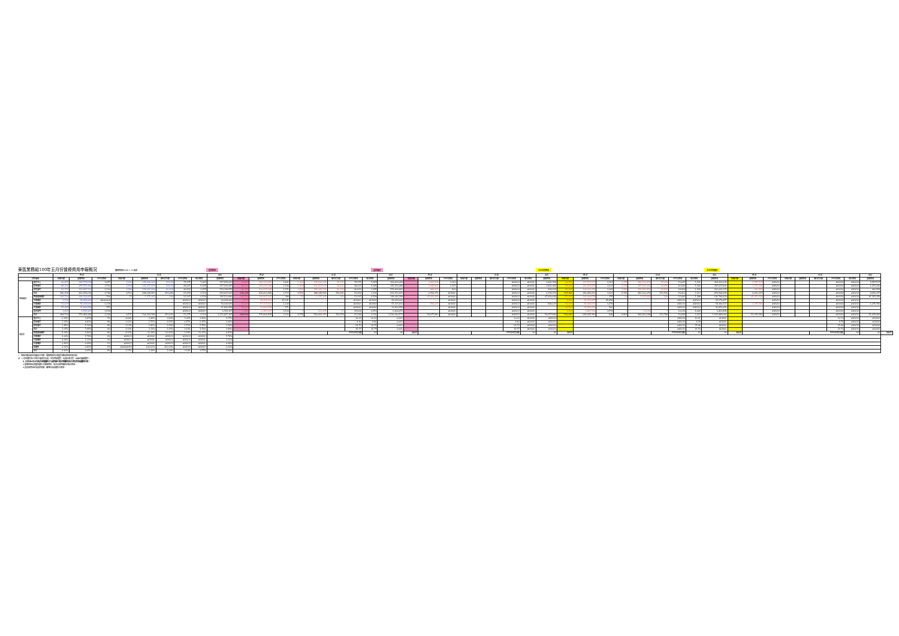東區業務組100年五月份醫療費用申報概況
醫療費用料100.7.11製表 當期費用 當期藥局 去年同期費用 去年同期藥局
| | | 門 診 | | | 住 診 | | | | | 合計 | 門 診 | | | 住 診 | | | | | 合計 | 門 診 | | | 住 診 | | | | | 合計 | 門 診 | | | 住 診 | | | | | 合計 | 門 診 | | | 住 診 | | | | | 合計 | |
| --- | --- | --- | --- | --- | --- | --- | --- | --- | --- | --- | --- | --- | --- | --- | --- | --- | --- | --- | --- | --- | --- | --- | --- | --- | --- | --- | --- | --- | --- | --- | --- | --- | --- | --- | --- | --- | --- | --- | --- | --- | --- | --- | --- | --- | --- | --- | --- |
| 院所層級 | | 申報件數 | 醫療費用 | 件平均費用 | 申報件數 | 醫療費用 | 總住院天數 | 件平均費用 | 每日費用 | 醫療費用 | 申報件數 | 醫療費用 | 件平均費用 | 申報件數 | 醫療費用 | 總住院天數 | 件平均費用 | 每日費用 | 醫療費用 | 申報件數 | 醫療費用 | 件平均費用 | 申報件數 | 醫療費用 | 總住院天數 | 件平均費用 | 每日費用 | 醫療費用 | 申報件數 | 醫療費用 | 件平均費用 | 申報件數 | 醫療費用 | 總住院天數 | 件平均費用 | 每日費用 | 醫療費用 | 申報件數 | 醫療費用 | 件平均費用 | 申報件數 | 醫療費用 | 總住院天數 | 件平均費用 | 每日費用 | 醫療費用 | |
| 申報概況 | 醫學中心 | 60,957 | 149,774,518 | 2,457 | 2,366 | 178,100,104 | 25,132 | 75,275 | 7,087 | 327,874,622 | 60,957 | 146,332,950 | 2,401 | 2,366 | 178,100,104 | 25,132 | 75,275 | 7,087 | 324,433,054 | - | 3,441,568 | 1,363 | | | | #DIV/0! | #DIV/0! | 3,441,568 | 60,781 | 137,553,207 | 2,263 | 2,475 | 180,766,831 | 25,033 | 73,037 | 7,221 | 318,320,038 | - | 2,587,537 | #DIV/0! | | | | #DIV/0! | #DIV/0! | 2,587,537 | |
| | 區域醫院 | 88,110 | 155,576,190 | 1,766 | 3,254 | 161,617,235 | 28,630 | 49,667 | 5,645 | 317,193,425 | 88,110 | 153,633,249 | 1,744 | 3,254 | 161,617,235 | 28,630 | 49,667 | 5,645 | 315,250,484 | - | 1,942,941 | 1,331 | | | | #DIV/0! | #DIV/0! | 1,942,941 | 87,042 | 140,287,555 | 1,612 | 3,376 | 157,340,391 | 29,676 | 46,606 | 5,302 | 297,627,946 | - | 1,372,246 | #DIV/0! | | | | #DIV/0! | #DIV/0! | 1,372,246 | |
| | 地區醫院 | 91,172 | 114,907,311 | 1,260 | 3,896 | 159,432,244 | 96,319 | 40,922 | 1,655 | 274,339,555 | 91,172 | 114,037,649 | 1,251 | 3,896 | 159,432,244 | 96,319 | 40,922 | 1,655 | 273,469,893 | - | 869,662 | 906 | | | | #DIV/0! | #DIV/0! | 869,662 | 89,868 | 108,642,259 | 1,209 | 3,891 | 154,993,856 | 98,832 | 39,834 | 1,568 | 263,636,115 | - | 690,554 | #DIV/0! | | | | #DIV/0! | #DIV/0! | 690,554 | |
| | 合計 | 240,239 | 420,258,019 | 1,749 | 9,516 | 499,149,583 | 150,081 | 52,454 | 3,326 | 919,407,602 | 240,239 | 414,003,848 | 1,723 | 9,516 | 499,149,583 | 150,081 | 52,454 | 3,326 | 913,153,431 | - | 6,254,171 | #DIV/0! | | | | #DIV/0! | #DIV/0! | 6,254,171 | 237,691 | 386,483,021 | 1,626 | 9,742 | 493,101,078 | 153,541 | 50,616 | 3,212 | 879,584,099 | - | 4,650,337 | #DIV/0! | | | | #DIV/0! | #DIV/0! | 4,650,337 | |
| | 西醫基層總額 | 343,726 | 184,336,825 | 536 | 55 | 1,175,165 | 180 | 21,367 | 6,529 | 185,511,990 | 343,726 | 136,907,132 | 398 | 55 | 1,175,165 | 180 | 21,367 | 6,529 | 138,082,298 | - | 47,429,692 | #DIV/0! | | | | #DIV/0! | #DIV/0! | 47,429,692 | 375,185 | 140,468,578 | 375 | 60 | 1,325,441 | 246 | 22,091 | 5,388 | 141,794,019 | - | 45,353,259 | #DIV/0! | | | | #DIV/0! | #DIV/0! | 45,353,259 | |
| | 洗腎總額 | 1,523 | 69,054,000 | ###### | - | - | - | #DIV/0! | #DIV/0! | 69,054,000 | 1,523 | 69,054,000 | 45,341 | - | - | - | #DIV/0! | #DIV/0! | 69,054,000 | - | - | #DIV/0! | - | - | - | #DIV/0! | #DIV/0! | - | 1,436 | 65,279,457 | 45,459 | - | - | - | #DIV/0! | #DIV/0! | 65,279,457 | - | - | #DIV/0! | - | - | - | #DIV/0! | #DIV/0! | - | |
| | 牙醫總額 | 51,627 | 58,209,939 | 1,128 | - | - | - | #DIV/0! | #DIV/0! | 58,209,939 | 51,627 | 57,215,812 | 1,108 | - | - | - | #DIV/0! | #DIV/0! | 57,215,812 | - | 994,127 | #DIV/0! | - | - | - | #DIV/0! | #DIV/0! | 994,127 | 54,137 | 58,396,527 | 1,079 | - | - | - | #DIV/0! | #DIV/0! | 58,396,527 | - | 1,075,796 | #DIV/0! | - | - | - | #DIV/0! | #DIV/0! | 1,075,796 | |
| | 中醫總額 | 55,697 | 31,830,559 | 571 | - | - | - | #DIV/0! | #DIV/0! | 31,830,559 | 55,697 | 31,830,559 | 571 | - | - | - | #DIV/0! | #DIV/0! | 31,830,559 | - | - | #DIV/0! | - | - | - | #DIV/0! | #DIV/0! | - | 56,506 | 31,970,050 | 566 | - | - | - | #DIV/0! | #DIV/0! | 31,970,050 | - | - | #DIV/0! | - | - | - | #DIV/0! | #DIV/0! | - | |
| | 其他部門 | 1,922 | 6,793,107 | 3,534 | - | - | - | #DIV/0! | #DIV/0! | 6,793,107 | 1,922 | 6,793,107 | 3,534 | 7 | 111,365 | 17 | 15,909 | 6,551 | 6,904,472 | - | - | #DIV/0! | - | - | - | #DIV/0! | #DIV/0! | - | 1,918 | 6,847,760 | 3,574 | 1 | 16,129 | 2 | 16,129 | 8,065 | 6,863,889 | - | - | #DIV/0! | - | - | - | #DIV/0! | #DIV/0! | - | |
| | 合計 | 694,734 | 770,482,449 | 1,109 | 9,571 | 500,324,748 | 150,261 | 52,275 | 3,330 | 1,270,807,197 | 694,734 | 715,804,459 | 1,030 | 9,578 | 500,436,113 | 150,278 | 52,248 | 3,330 | 1,216,240,572 | - | 54,677,990 | #DIV/0! | - | - | - | #DIV/0! | #DIV/0! | 54,677,990 | 726,683 | 689,445,393 | 949 | 9,803 | 494,442,648 | 153,789 | 50,438 | 3,215 | 1,183,888,041 | - | 51,079,392 | #DIV/0! | - | - | - | #DIV/0! | #DIV/0! | 51,079,392 | |
| 成長率 | 醫學中心 | 0.29% | 6.87% | 7% | -4.40% | -1.48% | 0.40% | 3.06% | -1.86% | 2.17% | | | | | | | 10.62 | 10.62 | 0.00% | | | | | | | 10.62 | #DIV/0! | #DIV/0! | | | | | | | #DIV/0! | 10.11 | #DIV/0! | | | | | | | 10.11 | #DIV/0! | #DIV/0! | |
| | 區域醫院 | 1.23% | 9.82% | 8% | -3.61% | 2.72% | -3.52% | 6.57% | 6.47% | 6.08% | | | | | | | 8.80 | 8.80 | 0.00% | | | | | | | 8.80 | #DIV/0! | #DIV/0! | | | | | | | #DIV/0! | 8.79 | #DIV/0! | | | | | | | 8.79 | #DIV/0! | #DIV/0! | |
| | 地區醫院 | 1.45% | 5.10% | 4% | 0.13% | 2.86% | -2.54% | 2.73% | 5.55% | 3.79% | | | | | | | 24.72 | 24.72 | 0.00% | | | | | | | 24.72 | #DIV/0! | #DIV/0! | | | | | | | #DIV/0! | 25.40 | #DIV/0! | | | | | | | 25.40 | #DIV/0! | #DIV/0! | |
| | 合計 | 1.07% | 7.45% | 6% | -2.32% | 1.23% | -2.25% | 3.63% | 3.56% | 3.98% | | | | | | | 15.77 | 15.77 | 0.00% | | | | | | | 15.77 | #DIV/0! | #DIV/0! | | | | | | | #DIV/0! | 15.76 | #DIV/0! | | | | | | | 15.76 | #DIV/0! | #DIV/0! | |
| | 西醫基層總額 | -8.39% | -0.80% | 8% | -8.33% | -11.34% | -26.83% | -3.28% | 21.17% | -0.87% | | | | | | 件平均住院日數 | | 93 | 92 | 成長率 | | | | 件平均住院日數( | | | 93 | 92 | 成長率 | | | | | 件平均住院日數( | | 93 | 92 | 成長率 | | | | | 件平均住院日數( | | 93 | 92 | 成長率 |
| | 洗腎總額 | 6.06% | 5.78% | 0% | #DIV/0! | #DIV/0! | #DIV/0! | #DIV/0! | #DIV/0! | 5.78% | | | | | | | | | | | | | | | | | | | | | | | | | | | | | | | | | | | | | |
| | 牙醫總額 | -4.64% | -2.12% | 3% | #DIV/0! | #DIV/0! | #DIV/0! | #DIV/0! | #DIV/0! | -2.12% | | | | | | | | | | | | | | | | | | | | | | | | | | | | | | | | | | | | | |
| | 中醫總額 | -1.42% | -0.44% | 1% | #DIV/0! | #DIV/0! | #DIV/0! | #DIV/0! | #DIV/0! | -0.44% | | | | | | | | | | | | | | | | | | | | | | | | | | | | | | | | | | | | | |
| | 助產所 | 0.21% | -0.80% | -1% | ####### | -100.00% | -100.00% | #DIV/0! | #DIV/0! | -1.03% | | | | | | | | | | | | | | | | | | | | | | | | | | | | | | | | | | | | | |
| | 合計 | -4.40% | 4.05% | 9% | -2.37% | 1.19% | -2.29% | 3.64% | 3.57% | 2.90% | | | | | | | | | | | | | | | | | | | | | | | | | | | | | | | | | | | | | |
*：申報件數係未包含藥局之件數，醫療費用則已將處方釋出費用併回計算。
註：1.區域醫院係以目前之層級作比較，包含門諾醫院、馬偕台東分院、國軍花蓮總醫院。
2.本表自93年9月起非部署醫院(行政院衛生署台東醫院成功分院)併地區醫院計算。
3.醫療費用係為實際產生之醫療費用，尚非各部門總額預算之費用。
4.其他部門係包含居家照護、精神科及助產所之費用。